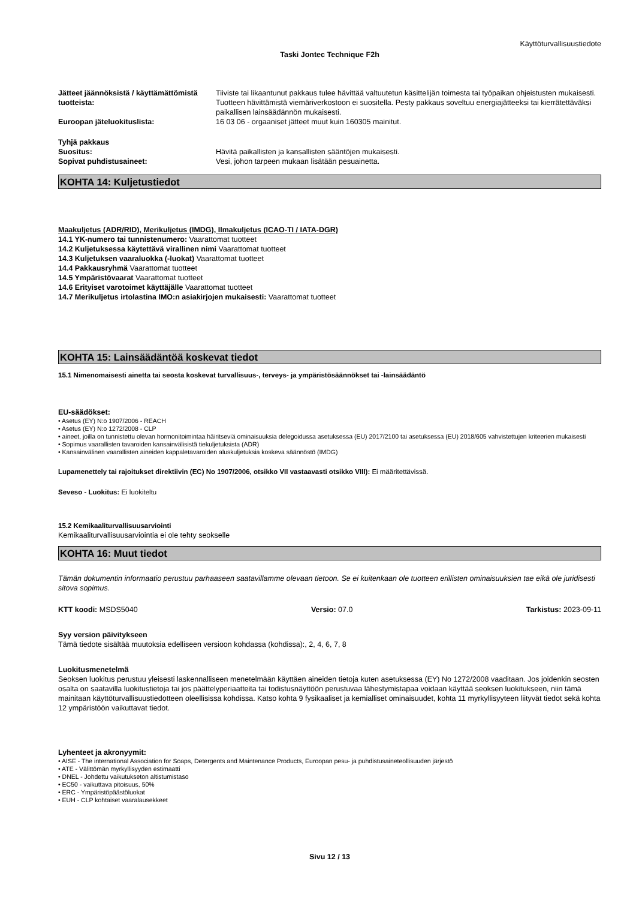Käyttöturvallisuustiedote
Taski Jontec Technique F2h
Jätteet jäännöksistä / käyttämättömistä tuotteista:
Tiiviste tai likaantunut pakkaus tulee hävittää valtuutetun käsittelijän toimesta tai työpaikan ohjeistusten mukaisesti. Tuotteen hävittämistä viemäriverkostoon ei suositella. Pesty pakkaus soveltuu energiajätteeksi tai kierrätettäväksi paikallisen lainsäädännön mukaisesti.
Euroopan jäteluokituslista: 16 03 06 - orgaaniset jätteet muut kuin 160305 mainitut.
Tyhjä pakkaus
Suositus: Hävitä paikallisten ja kansallisten sääntöjen mukaisesti.
Sopivat puhdistusaineet: Vesi, johon tarpeen mukaan lisätään pesuainetta.
KOHTA 14: Kuljetustiedot
Maakuljetus (ADR/RID), Merikuljetus (IMDG), Ilmakuljetus (ICAO-TI / IATA-DGR)
14.1 YK-numero tai tunnistenumero: Vaarattomat tuotteet
14.2 Kuljetuksessa käytettävä virallinen nimi Vaarattomat tuotteet
14.3 Kuljetuksen vaaraluokka (-luokat) Vaarattomat tuotteet
14.4 Pakkausryhmä Vaarattomat tuotteet
14.5 Ympäristövaarat Vaarattomat tuotteet
14.6 Erityiset varotoimet käyttäjälle Vaarattomat tuotteet
14.7 Merikuljetus irtolastina IMO:n asiakirjojen mukaisesti: Vaarattomat tuotteet
KOHTA 15: Lainsäädäntöä koskevat tiedot
15.1 Nimenomaisesti ainetta tai seosta koskevat turvallisuus-, terveys- ja ympäristösäännökset tai -lainsäädäntö
EU-säädökset:
• Asetus (EY) N:o 1907/2006 - REACH
• Asetus (EY) N:o 1272/2008 - CLP
• aineet, joilla on tunnistettu olevan hormonitoimintaa häiritseviä ominaisuuksia delegoidussa asetuksessa (EU) 2017/2100 tai asetuksessa (EU) 2018/605 vahvistettujen kriteerien mukaisesti
• Sopimus vaarallisten tavaroiden kansainvälisistä tiekuljetuksista (ADR)
• Kansainvälinen vaarallisten aineiden kappaletavaroiden aluskuljetuksia koskeva säännöstö (IMDG)
Lupamenettely tai rajoitukset direktiivin (EC) No 1907/2006, otsikko VII vastaavasti otsikko VIII): Ei määritettävissä.
Seveso - Luokitus: Ei luokiteltu
15.2 Kemikaaliturvallisuusarviointi
Kemikaaliturvallisuusarviointia ei ole tehty seokselle
KOHTA 16: Muut tiedot
Tämän dokumentin informaatio perustuu parhaaseen saatavillamme olevaan tietoon. Se ei kuitenkaan ole tuotteen erillisten ominaisuuksien tae eikä ole juridisesti sitova sopimus.
KTT koodi: MSDS5040 Versio: 07.0 Tarkistus: 2023-09-11
Syy version päivitykseen
Tämä tiedote sisältää muutoksia edelliseen versioon kohdassa (kohdissa):, 2, 4, 6, 7, 8
Luokitusmenetelmä
Seoksen luokitus perustuu yleisesti laskennalliseen menetelmään käyttäen aineiden tietoja kuten asetuksessa (EY) No 1272/2008 vaaditaan. Jos joidenkin seosten osalta on saatavilla luokitustietoja tai jos päättelyperiaatteita tai todistusnäyttöön perustuvaa lähestymistapaa voidaan käyttää seoksen luokitukseen, niin tämä mainitaan käyttöturvallisuustiedotteen oleellisissa kohdissa. Katso kohta 9 fysikaaliset ja kemialliset ominaisuudet, kohta 11 myrkyllisyyteen liityvät tiedot sekä kohta 12 ympäristöön vaikuttavat tiedot.
Lyhenteet ja akronyymit:
• AISE - The international Association for Soaps, Detergents and Maintenance Products, Euroopan pesu- ja puhdistusaineteollisuuden järjestö
• ATE - Välittömän myrkyllisyyden estimaatti
• DNEL - Johdettu vaikutukseton altistumistaso
• EC50 - vaikuttava pitoisuus, 50%
• ERC - Ympäristöpäästöluokat
• EUH - CLP kohtaiset vaaralausekkeet
Sivu 12 / 13